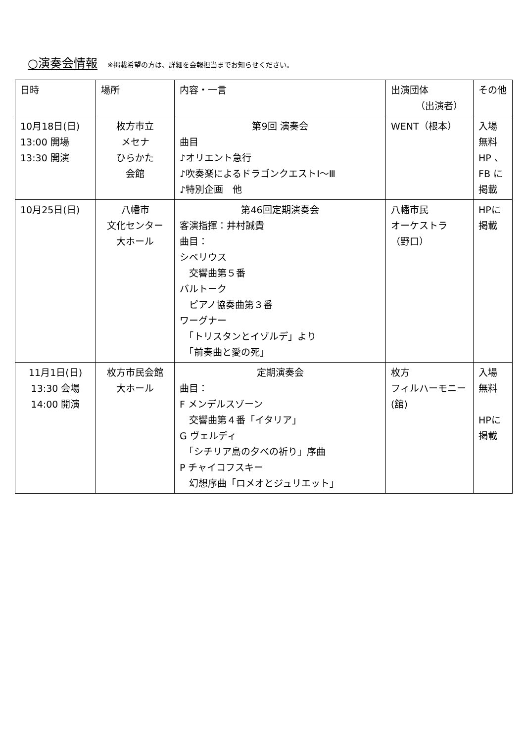○演奏会情報 ※掲載希望の方は、詳細を会報担当までお知らせください。
| 日時 | 場所 | 内容・一言 | 出演団体 （出演者） | その他 |
| 10月18日(日) 13:00 開場 13:30 開演 | 枚方市立 メセナ ひらかた 会館 | 第9回 演奏会 曲目 ♪オリエント急行 ♪吹奏楽によるドラゴンクエストⅠ～Ⅲ ♪特別企画 他 | WENT（根本） | 入場 無料 HP 、 FB に 掲載 |
| 10月25日(日) | 八幡市 文化センター 大ホール | 第46回定期演奏会 客演指揮：井村誠貴 曲目： シベリウス 交響曲第５番 バルトーク ピアノ協奏曲第３番 ワーグナー 「トリスタンとイゾルデ」より 「前奏曲と愛の死」 | 八幡市民 オーケストラ （野口） | HPに 掲載 |
| 11月1日(日) 13:30 会場 14:00 開演 | 枚方市民会館 大ホール | 定期演奏会 曲目： F メンデルスゾーン 交響曲第４番「イタリア」 G ヴェルディ 「シチリア島の夕べの祈り」序曲 P チャイコフスキー 幻想序曲「ロメオとジュリエット」 | 枚方 フィルハーモニー (舘) | 入場 無料 HPに 掲載 |